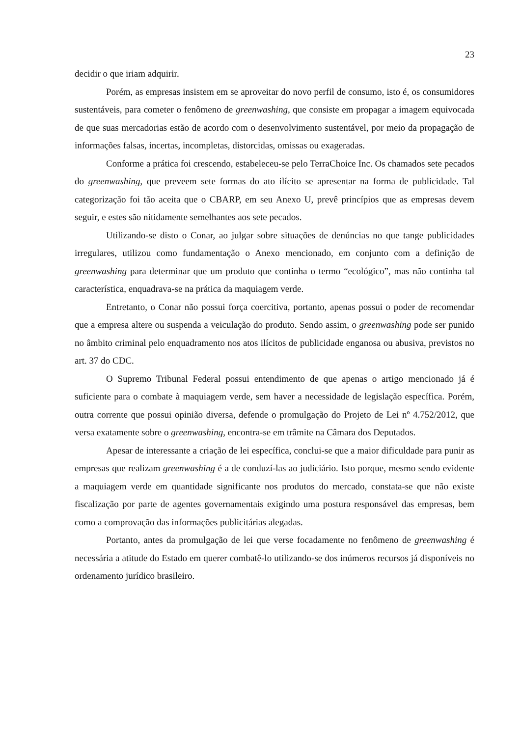23
decidir o que iriam adquirir.
Porém, as empresas insistem em se aproveitar do novo perfil de consumo, isto é, os consumidores sustentáveis, para cometer o fenômeno de greenwashing, que consiste em propagar a imagem equivocada de que suas mercadorias estão de acordo com o desenvolvimento sustentável, por meio da propagação de informações falsas, incertas, incompletas, distorcidas, omissas ou exageradas.
Conforme a prática foi crescendo, estabeleceu-se pelo TerraChoice Inc. Os chamados sete pecados do greenwashing, que preveem sete formas do ato ilícito se apresentar na forma de publicidade. Tal categorização foi tão aceita que o CBARP, em seu Anexo U, prevê princípios que as empresas devem seguir, e estes são nitidamente semelhantes aos sete pecados.
Utilizando-se disto o Conar, ao julgar sobre situações de denúncias no que tange publicidades irregulares, utilizou como fundamentação o Anexo mencionado, em conjunto com a definição de greenwashing para determinar que um produto que continha o termo “ecológico”, mas não continha tal característica, enquadrava-se na prática da maquiagem verde.
Entretanto, o Conar não possui força coercitiva, portanto, apenas possui o poder de recomendar que a empresa altere ou suspenda a veiculação do produto. Sendo assim, o greenwashing pode ser punido no âmbito criminal pelo enquadramento nos atos ilícitos de publicidade enganosa ou abusiva, previstos no art. 37 do CDC.
O Supremo Tribunal Federal possui entendimento de que apenas o artigo mencionado já é suficiente para o combate à maquiagem verde, sem haver a necessidade de legislação específica. Porém, outra corrente que possui opinião diversa, defende o promulgação do Projeto de Lei nº 4.752/2012, que versa exatamente sobre o greenwashing, encontra-se em trâmite na Câmara dos Deputados.
Apesar de interessante a criação de lei específica, conclui-se que a maior dificuldade para punir as empresas que realizam greenwashing é a de conduzí-las ao judiciário. Isto porque, mesmo sendo evidente a maquiagem verde em quantidade significante nos produtos do mercado, constata-se que não existe fiscalização por parte de agentes governamentais exigindo uma postura responsável das empresas, bem como a comprovação das informações publicitárias alegadas.
Portanto, antes da promulgação de lei que verse focadamente no fenômeno de greenwashing é necessária a atitude do Estado em querer combatê-lo utilizando-se dos inúmeros recursos já disponíveis no ordenamento jurídico brasileiro.